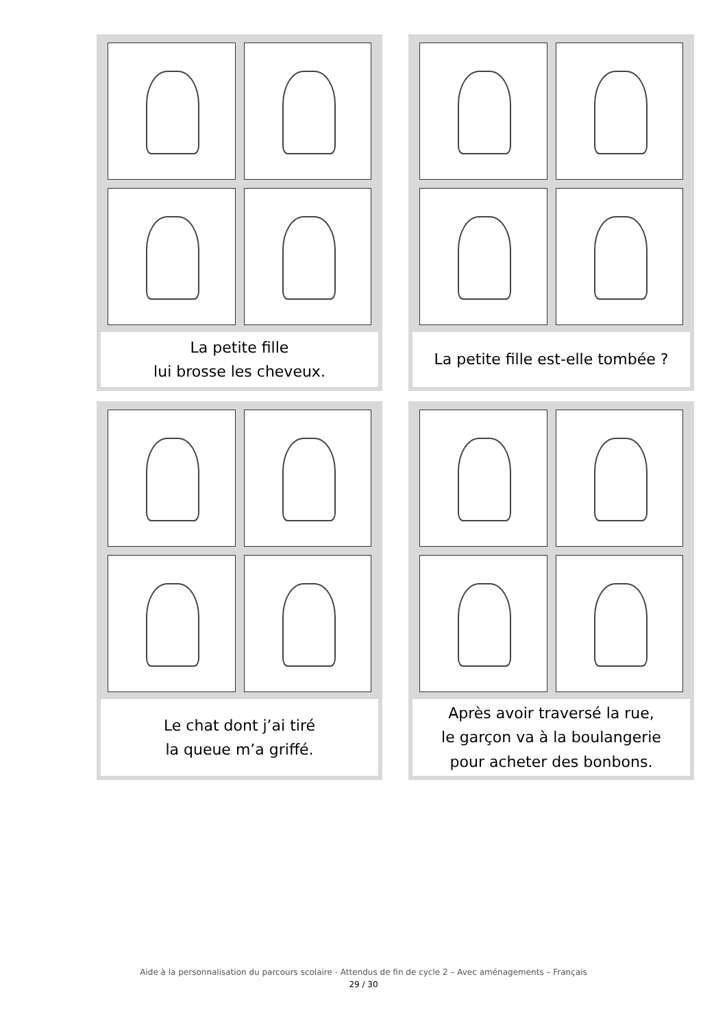La petite fille
lui brosse les cheveux.
La petite fille est-elle tombée ?
Le chat dont j’ai tiré
la queue m’a griffé.
Après avoir traversé la rue,
le garçon va à la boulangerie
pour acheter des bonbons.
Aide à la personnalisation du parcours scolaire - Attendus de fin de cycle 2 – Avec aménagements – Français
29 / 30